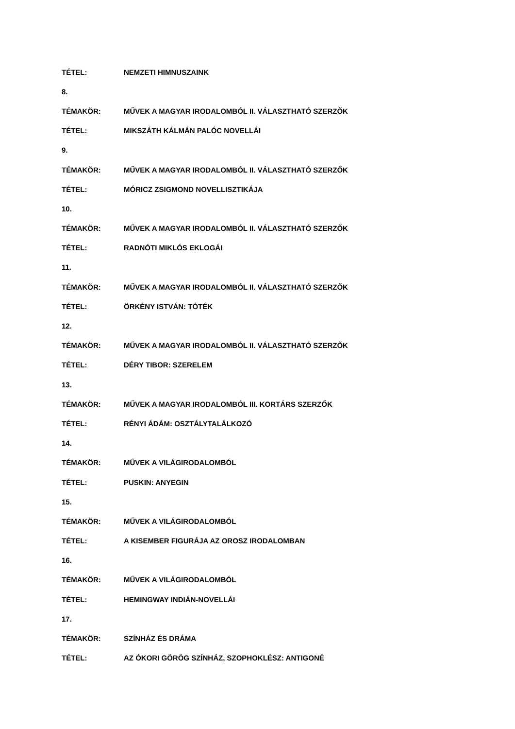TÉTEL: NEMZETI HIMNUSZAINK
8.
TÉMAKÖR: MŰVEK A MAGYAR IRODALOMBÓL II. VÁLASZTHATÓ SZERZŐK
TÉTEL: MIKSZÁTH KÁLMÁN PALÓC NOVELLÁI
9.
TÉMAKÖR: MŰVEK A MAGYAR IRODALOMBÓL II. VÁLASZTHATÓ SZERZŐK
TÉTEL: MÓRICZ ZSIGMOND NOVELLISZTIKÁJA
10.
TÉMAKÖR: MŰVEK A MAGYAR IRODALOMBÓL II. VÁLASZTHATÓ SZERZŐK
TÉTEL: RADNÓTI MIKLÓS EKLOGÁI
11.
TÉMAKÖR: MŰVEK A MAGYAR IRODALOMBÓL II. VÁLASZTHATÓ SZERZŐK
TÉTEL: ÖRKÉNY ISTVÁN: TÓTÉK
12.
TÉMAKÖR: MŰVEK A MAGYAR IRODALOMBÓL II. VÁLASZTHATÓ SZERZŐK
TÉTEL: DÉRY TIBOR: SZERELEM
13.
TÉMAKÖR: MŰVEK A MAGYAR IRODALOMBÓL III. KORTÁRS SZERZŐK
TÉTEL: RÉNYI ÁDÁM: OSZTÁLYTALÁLKOZÓ
14.
TÉMAKÖR: MŰVEK A VILÁGIRODALOMBÓL
TÉTEL: PUSKIN: ANYEGIN
15.
TÉMAKÖR: MŰVEK A VILÁGIRODALOMBÓL
TÉTEL: A KISEMBER FIGURÁJA AZ OROSZ IRODALOMBAN
16.
TÉMAKÖR: MŰVEK A VILÁGIRODALOMBÓL
TÉTEL: HEMINGWAY INDIÁN-NOVELLÁI
17.
TÉMAKÖR: SZÍNHÁZ ÉS DRÁMA
TÉTEL: AZ ÓKORI GÖRÖG SZÍNHÁZ, SZOPHOKLÉSZ: ANTIGONÉ